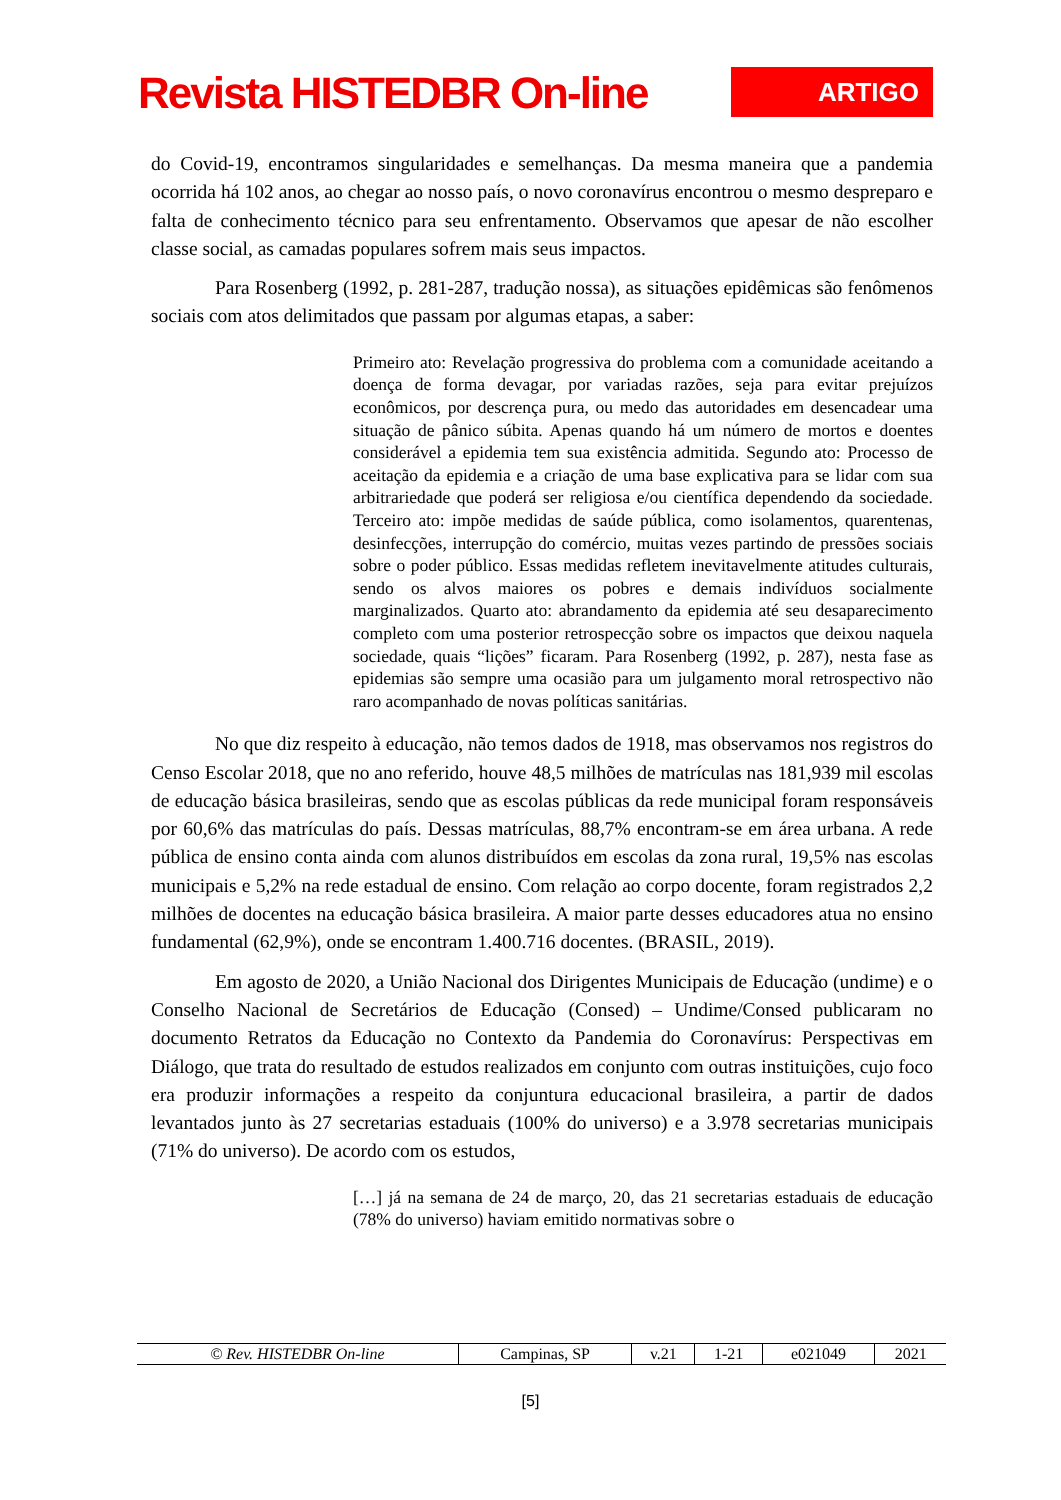Revista HISTEDBR On-line
ARTIGO
do Covid-19, encontramos singularidades e semelhanças. Da mesma maneira que a pandemia ocorrida há 102 anos, ao chegar ao nosso país, o novo coronavírus encontrou o mesmo despreparo e falta de conhecimento técnico para seu enfrentamento. Observamos que apesar de não escolher classe social, as camadas populares sofrem mais seus impactos.
Para Rosenberg (1992, p. 281-287, tradução nossa), as situações epidêmicas são fenômenos sociais com atos delimitados que passam por algumas etapas, a saber:
Primeiro ato: Revelação progressiva do problema com a comunidade aceitando a doença de forma devagar, por variadas razões, seja para evitar prejuízos econômicos, por descrença pura, ou medo das autoridades em desencadear uma situação de pânico súbita. Apenas quando há um número de mortos e doentes considerável a epidemia tem sua existência admitida. Segundo ato: Processo de aceitação da epidemia e a criação de uma base explicativa para se lidar com sua arbitrariedade que poderá ser religiosa e/ou científica dependendo da sociedade. Terceiro ato: impõe medidas de saúde pública, como isolamentos, quarentenas, desinfecções, interrupção do comércio, muitas vezes partindo de pressões sociais sobre o poder público. Essas medidas refletem inevitavelmente atitudes culturais, sendo os alvos maiores os pobres e demais indivíduos socialmente marginalizados. Quarto ato: abrandamento da epidemia até seu desaparecimento completo com uma posterior retrospecção sobre os impactos que deixou naquela sociedade, quais “lições” ficaram. Para Rosenberg (1992, p. 287), nesta fase as epidemias são sempre uma ocasião para um julgamento moral retrospectivo não raro acompanhado de novas políticas sanitárias.
No que diz respeito à educação, não temos dados de 1918, mas observamos nos registros do Censo Escolar 2018, que no ano referido, houve 48,5 milhões de matrículas nas 181,939 mil escolas de educação básica brasileiras, sendo que as escolas públicas da rede municipal foram responsáveis por 60,6% das matrículas do país. Dessas matrículas, 88,7% encontram-se em área urbana. A rede pública de ensino conta ainda com alunos distribuídos em escolas da zona rural, 19,5% nas escolas municipais e 5,2% na rede estadual de ensino. Com relação ao corpo docente, foram registrados 2,2 milhões de docentes na educação básica brasileira. A maior parte desses educadores atua no ensino fundamental (62,9%), onde se encontram 1.400.716 docentes. (BRASIL, 2019).
Em agosto de 2020, a União Nacional dos Dirigentes Municipais de Educação (undime) e o Conselho Nacional de Secretários de Educação (Consed) – Undime/Consed publicaram no documento Retratos da Educação no Contexto da Pandemia do Coronavírus: Perspectivas em Diálogo, que trata do resultado de estudos realizados em conjunto com outras instituições, cujo foco era produzir informações a respeito da conjuntura educacional brasileira, a partir de dados levantados junto às 27 secretarias estaduais (100% do universo) e a 3.978 secretarias municipais (71% do universo). De acordo com os estudos,
[…] já na semana de 24 de março, 20, das 21 secretarias estaduais de educação (78% do universo) haviam emitido normativas sobre o
| © Rev. HISTEDBR On-line | Campinas, SP | v.21 | 1-21 | e021049 | 2021 |
[5]